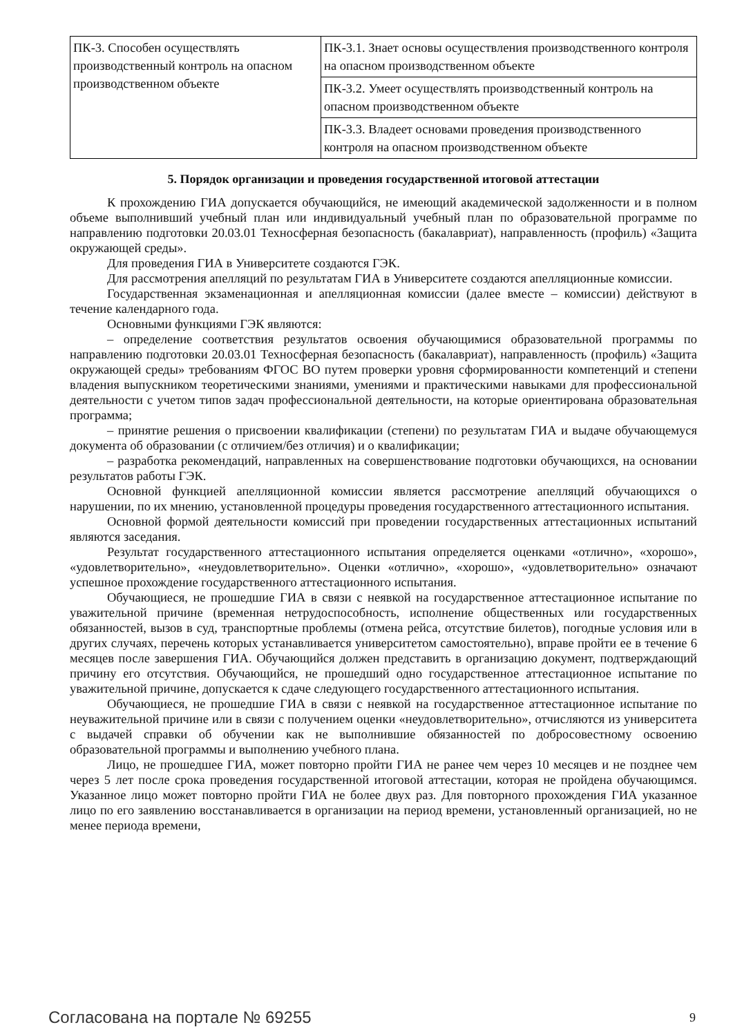| ПК-3. Способен осуществлять производственный контроль на опасном производственном объекте | ПК-3.1. Знает основы осуществления производственного контроля на опасном производственном объекте |
| | ПК-3.2. Умеет осуществлять производственный контроль на опасном производственном объекте |
| | ПК-3.3. Владеет основами проведения производственного контроля на опасном производственном объекте |
5. Порядок организации и проведения государственной итоговой аттестации
К прохождению ГИА допускается обучающийся, не имеющий академической задолженности и в полном объеме выполнивший учебный план или индивидуальный учебный план по образовательной программе по направлению подготовки 20.03.01 Техносферная безопасность (бакалавриат), направленность (профиль) «Защита окружающей среды».
Для проведения ГИА в Университете создаются ГЭК.
Для рассмотрения апелляций по результатам ГИА в Университете создаются апелляционные комиссии.
Государственная экзаменационная и апелляционная комиссии (далее вместе – комиссии) действуют в течение календарного года.
Основными функциями ГЭК являются:
– определение соответствия результатов освоения обучающимися образовательной программы по направлению подготовки 20.03.01 Техносферная безопасность (бакалавриат), направленность (профиль) «Защита окружающей среды» требованиям ФГОС ВО путем проверки уровня сформированности компетенций и степени владения выпускником теоретическими знаниями, умениями и практическими навыками для профессиональной деятельности с учетом типов задач профессиональной деятельности, на которые ориентирована образовательная программа;
– принятие решения о присвоении квалификации (степени) по результатам ГИА и выдаче обучающемуся документа об образовании (с отличием/без отличия) и о квалификации;
– разработка рекомендаций, направленных на совершенствование подготовки обучающихся, на основании результатов работы ГЭК.
Основной функцией апелляционной комиссии является рассмотрение апелляций обучающихся о нарушении, по их мнению, установленной процедуры проведения государственного аттестационного испытания.
Основной формой деятельности комиссий при проведении государственных аттестационных испытаний являются заседания.
Результат государственного аттестационного испытания определяется оценками «отлично», «хорошо», «удовлетворительно», «неудовлетворительно». Оценки «отлично», «хорошо», «удовлетворительно» означают успешное прохождение государственного аттестационного испытания.
Обучающиеся, не прошедшие ГИА в связи с неявкой на государственное аттестационное испытание по уважительной причине (временная нетрудоспособность, исполнение общественных или государственных обязанностей, вызов в суд, транспортные проблемы (отмена рейса, отсутствие билетов), погодные условия или в других случаях, перечень которых устанавливается университетом самостоятельно), вправе пройти ее в течение 6 месяцев после завершения ГИА. Обучающийся должен представить в организацию документ, подтверждающий причину его отсутствия. Обучающийся, не прошедший одно государственное аттестационное испытание по уважительной причине, допускается к сдаче следующего государственного аттестационного испытания.
Обучающиеся, не прошедшие ГИА в связи с неявкой на государственное аттестационное испытание по неуважительной причине или в связи с получением оценки «неудовлетворительно», отчисляются из университета с выдачей справки об обучении как не выполнившие обязанностей по добросовестному освоению образовательной программы и выполнению учебного плана.
Лицо, не прошедшее ГИА, может повторно пройти ГИА не ранее чем через 10 месяцев и не позднее чем через 5 лет после срока проведения государственной итоговой аттестации, которая не пройдена обучающимся. Указанное лицо может повторно пройти ГИА не более двух раз. Для повторного прохождения ГИА указанное лицо по его заявлению восстанавливается в организации на период времени, установленный организацией, но не менее периода времени,
Согласована на портале № 69255 9